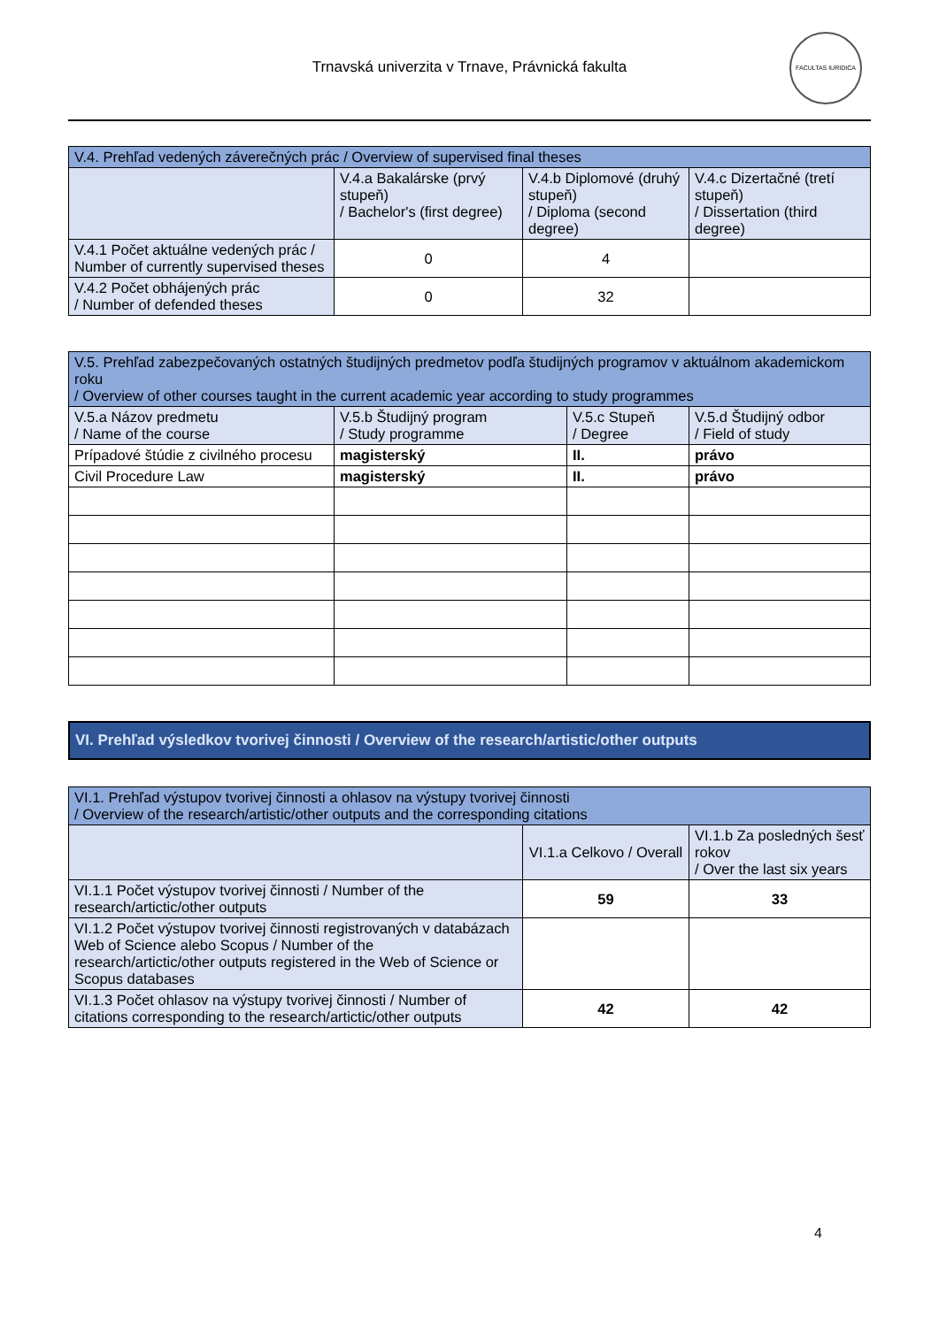Trnavská univerzita v Trnave, Právnická fakulta
FACULTAS IURIDICA
| V.4. Prehľad vedených záverečných prác / Overview of supervised final theses | | | |
| --- | --- | --- | --- |
| | V.4.a Bakalárske (prvý stupeň) / Bachelor's (first degree) | V.4.b Diplomové (druhý stupeň) / Diploma (second degree) | V.4.c Dizertačné (tretí stupeň) / Dissertation (third degree) |
| V.4.1 Počet aktuálne vedených prác / Number of currently supervised theses | 0 | 4 | |
| V.4.2 Počet obhájených prác / Number of defended theses | 0 | 32 | |
| V.5. Prehľad zabezpečovaných ostatných študijných predmetov podľa študijných programov v aktuálnom akademickom roku / Overview of other courses taught in the current academic year according to study programmes | | | |
| --- | --- | --- | --- |
| V.5.a Názov predmetu / Name of the course | V.5.b Študijný program / Study programme | V.5.c Stupeň / Degree | V.5.d Študijný odbor / Field of study |
| Prípadové štúdie z civilného procesu | magisterský | II. | právo |
| Civil Procedure Law | magisterský | II. | právo |
VI. Prehľad výsledkov tvorivej činnosti / Overview of the research/artistic/other outputs
| VI.1. Prehľad výstupov tvorivej činnosti a ohlasov na výstupy tvorivej činnosti / Overview of the research/artistic/other outputs and the corresponding citations | | |
| --- | --- | --- |
| | VI.1.a Celkovo / Overall | VI.1.b Za posledných šesť rokov / Over the last six years |
| VI.1.1 Počet výstupov tvorivej činnosti / Number of the research/artictic/other outputs | 59 | 33 |
| VI.1.2 Počet výstupov tvorivej činnosti registrovaných v databázach Web of Science alebo Scopus / Number of the research/artictic/other outputs registered in the Web of Science or Scopus databases | | |
| VI.1.3 Počet ohlasov na výstupy tvorivej činnosti / Number of citations corresponding to the research/artictic/other outputs | 42 | 42 |
4